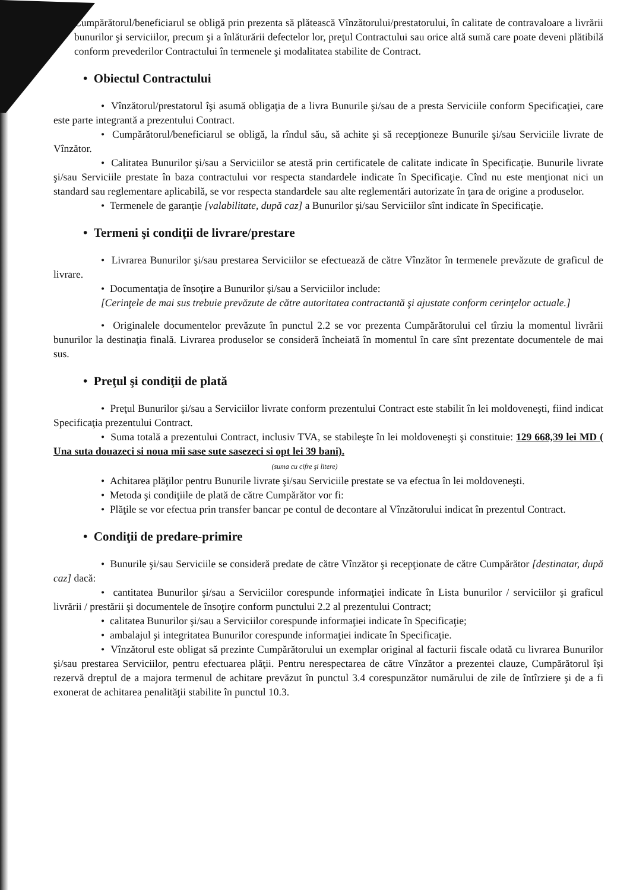Cumpărătorul/beneficiarul se obligă prin prezenta să plătească Vînzătorului/prestatorului, în calitate de contravaloare a livrării bunurilor şi serviciilor, precum şi a înlăturării defectelor lor, preţul Contractului sau orice altă sumă care poate deveni plătibilă conform prevederilor Contractului în termenele şi modalitatea stabilite de Contract.
• Obiectul Contractului
• Vînzătorul/prestatorul îşi asumă obligaţia de a livra Bunurile şi/sau de a presta Serviciile conform Specificaţiei, care este parte integrantă a prezentului Contract.
• Cumpărătorul/beneficiarul se obligă, la rîndul său, să achite şi să recepţioneze Bunurile şi/sau Serviciile livrate de Vînzător.
• Calitatea Bunurilor şi/sau a Serviciilor se atestă prin certificatele de calitate indicate în Specificaţie. Bunurile livrate şi/sau Serviciile prestate în baza contractului vor respecta standardele indicate în Specificaţie. Cînd nu este menţionat nici un standard sau reglementare aplicabilă, se vor respecta standardele sau alte reglementări autorizate în ţara de origine a produselor.
• Termenele de garanţie [valabilitate, după caz] a Bunurilor şi/sau Serviciilor sînt indicate în Specificaţie.
• Termeni şi condiţii de livrare/prestare
• Livrarea Bunurilor şi/sau prestarea Serviciilor se efectuează de către Vînzător în termenele prevăzute de graficul de livrare.
• Documentaţia de însoţire a Bunurilor şi/sau a Serviciilor include:
[Cerinţele de mai sus trebuie prevăzute de către autoritatea contractantă şi ajustate conform cerinţelor actuale.]
• Originalele documentelor prevăzute în punctul 2.2 se vor prezenta Cumpărătorului cel tîrziu la momentul livrării bunurilor la destinaţia finală. Livrarea produselor se consideră încheiată în momentul în care sînt prezentate documentele de mai sus.
• Preţul şi condiţii de plată
• Preţul Bunurilor şi/sau a Serviciilor livrate conform prezentului Contract este stabilit în lei moldoveneşti, fiind indicat Specificaţia prezentului Contract.
• Suma totală a prezentului Contract, inclusiv TVA, se stabileşte în lei moldoveneşti şi constituie: 129 668,39 lei MD ( Una suta douazeci si noua mii sase sute sasezeci si opt lei 39 bani).
(suma cu cifre şi litere)
• Achitarea plăţilor pentru Bunurile livrate şi/sau Serviciile prestate se va efectua în lei moldoveneşti.
• Metoda şi condiţiile de plată de către Cumpărător vor fi:
• Plăţile se vor efectua prin transfer bancar pe contul de decontare al Vînzătorului indicat în prezentul Contract.
• Condiţii de predare-primire
• Bunurile şi/sau Serviciile se consideră predate de către Vînzător şi recepţionate de către Cumpărător [destinatar, după caz] dacă:
• cantitatea Bunurilor şi/sau a Serviciilor corespunde informaţiei indicate în Lista bunurilor / serviciilor şi graficul livrării / prestării şi documentele de însoţire conform punctului 2.2 al prezentului Contract;
• calitatea Bunurilor şi/sau a Serviciilor corespunde informaţiei indicate în Specificaţie;
• ambalajul şi integritatea Bunurilor corespunde informaţiei indicate în Specificaţie.
• Vînzătorul este obligat să prezinte Cumpărătorului un exemplar original al facturii fiscale odată cu livrarea Bunurilor şi/sau prestarea Serviciilor, pentru efectuarea plăţii. Pentru nerespectarea de către Vînzător a prezentei clauze, Cumpărătorul îşi rezervă dreptul de a majora termenul de achitare prevăzut în punctul 3.4 corespunzător numărului de zile de întîrziere şi de a fi exonerat de achitarea penalităţii stabilite în punctul 10.3.